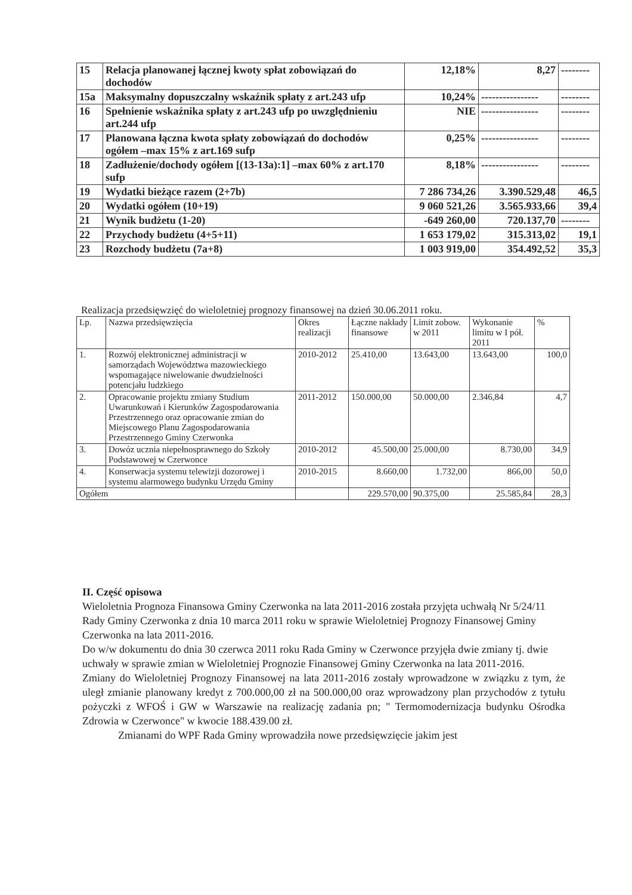| 15 | Relacja planowanej łącznej kwoty spłat zobowiązań do dochodów | 12,18% | 8,27 | -------- |
| 15a | Maksymalny dopuszczalny wskaźnik spłaty z art.243 ufp | 10,24% | ---------------- | -------- |
| 16 | Spełnienie wskaźnika spłaty z art.243 ufp po uwzględnieniu art.244 ufp | NIE | ---------------- | -------- |
| 17 | Planowana łączna kwota spłaty zobowiązań do dochodów ogółem –max 15% z art.169 sufp | 0,25% | ---------------- | -------- |
| 18 | Zadłużenie/dochody ogółem [(13-13a):1] –max 60% z art.170 sufp | 8,18% | ---------------- | -------- |
| 19 | Wydatki bieżące razem (2+7b) | 7 286 734,26 | 3.390.529,48 | 46,5 |
| 20 | Wydatki ogółem (10+19) | 9 060 521,26 | 3.565.933,66 | 39,4 |
| 21 | Wynik budżetu (1-20) | -649 260,00 | 720.137,70 | -------- |
| 22 | Przychody budżetu (4+5+11) | 1 653 179,02 | 315.313,02 | 19,1 |
| 23 | Rozchody budżetu (7a+8) | 1 003 919,00 | 354.492,52 | 35,3 |
Realizacja przedsięwzięć do wieloletniej prognozy finansowej na dzień 30.06.2011 roku.
| Lp. | Nazwa przedsięwzięcia | Okres realizacji | Łączne nakłady finansowe | Limit zobow. w 2011 | Wykonanie limitu w I pół. 2011 | % |
| --- | --- | --- | --- | --- | --- | --- |
| 1. | Rozwój elektronicznej administracji w samorządach Województwa mazowieckiego wspomagające niwelowanie dwudzielności potencjału ludzkiego | 2010-2012 | 25.410,00 | 13.643,00 | 13.643,00 | 100,0 |
| 2. | Opracowanie projektu zmiany Studium Uwarunkowań i Kierunków Zagospodarowania Przestrzennego oraz opracowanie zmian do Miejscowego Planu Zagospodarowania Przestrzennego Gminy Czerwonka | 2011-2012 | 150.000,00 | 50.000,00 | 2.346,84 | 4,7 |
| 3. | Dowóz ucznia niepełnosprawnego do Szkoły Podstawowej w Czerwonce | 2010-2012 | 45.500,00 | 25.000,00 | 8.730,00 | 34,9 |
| 4. | Konserwacja systemu telewizji dozorowej i systemu alarmowego budynku Urzędu Gminy | 2010-2015 | 8.660,00 | 1.732,00 | 866,00 | 50,0 |
| Ogółem | | | 229.570,00 | 90.375,00 | 25.585,84 | 28,3 |
II. Część opisowa
Wieloletnia Prognoza Finansowa Gminy Czerwonka na lata 2011-2016 została przyjęta uchwałą Nr 5/24/11 Rady Gminy Czerwonka z dnia 10 marca 2011 roku w sprawie Wieloletniej Prognozy Finansowej Gminy Czerwonka na lata 2011-2016.
Do w/w dokumentu do dnia 30 czerwca 2011 roku Rada Gminy w Czerwonce przyjęła dwie zmiany tj. dwie uchwały w sprawie zmian w Wieloletniej Prognozie Finansowej Gminy Czerwonka na lata 2011-2016.
Zmiany do Wieloletniej Prognozy Finansowej na lata 2011-2016 zostały wprowadzone w związku z tym, że uległ zmianie planowany kredyt z 700.000,00 zł na 500.000,00 oraz wprowadzony plan przychodów z tytułu pożyczki z WFOŚ i GW w Warszawie na realizację zadania pn; " Termomodernizacja budynku Ośrodka Zdrowia w Czerwonce" w kwocie 188.439.00 zł.
Zmianami do WPF Rada Gminy wprowadziła nowe przedsięwzięcie jakim jest